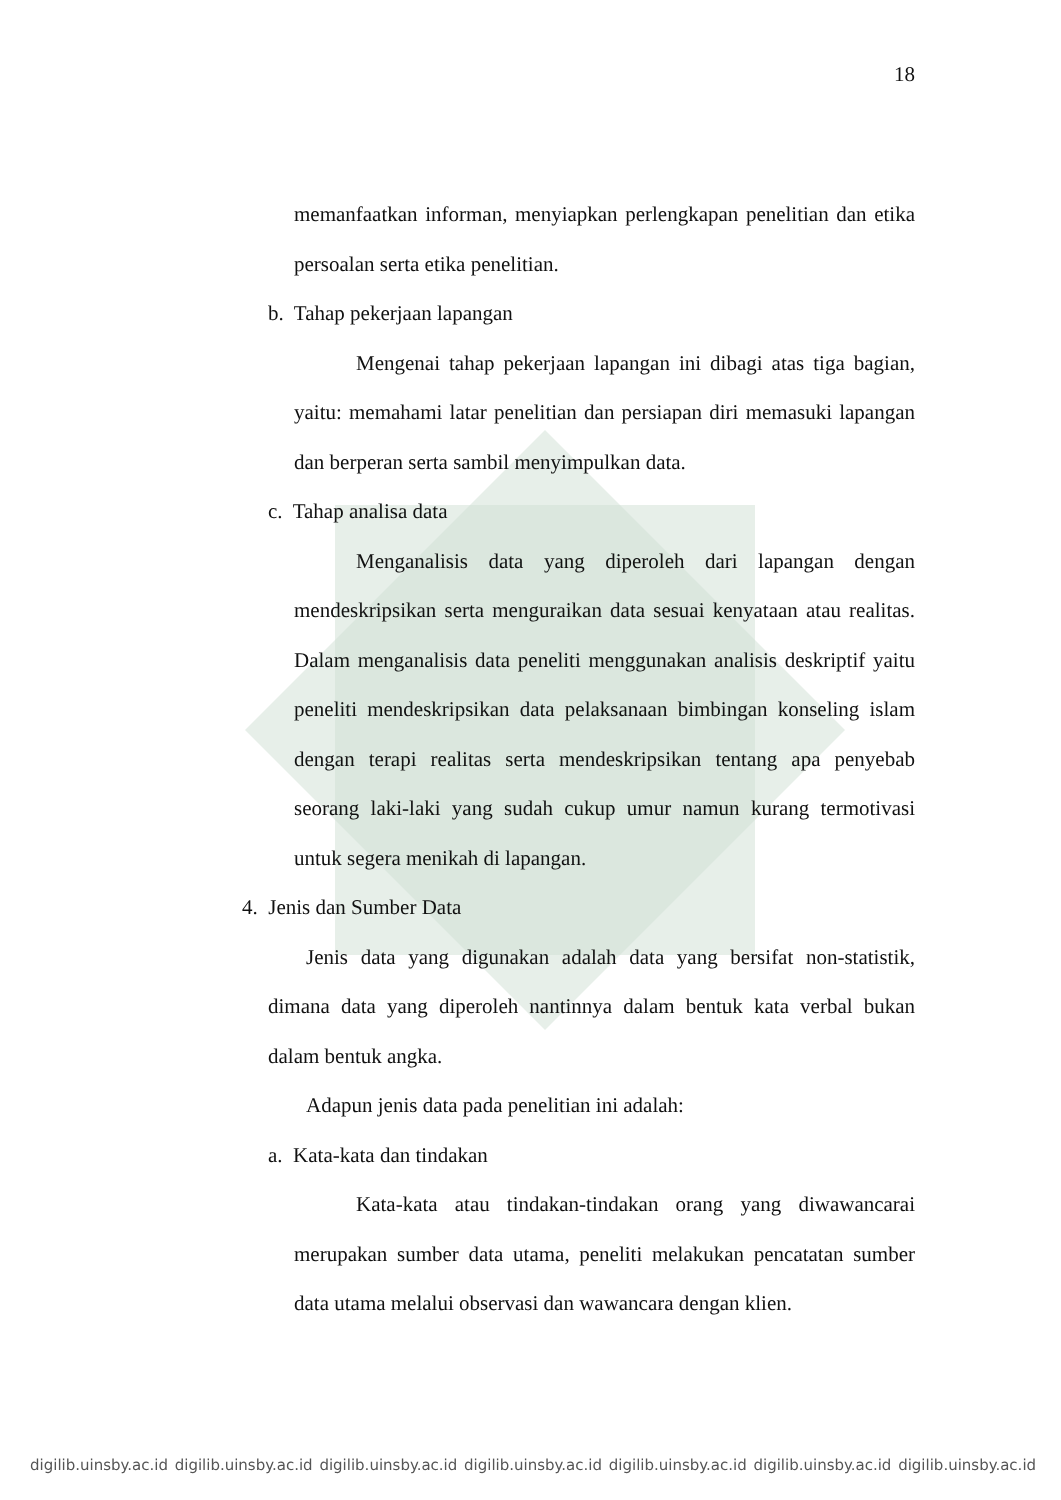18
memanfaatkan informan, menyiapkan perlengkapan penelitian dan etika persoalan serta etika penelitian.
b. Tahap pekerjaan lapangan
Mengenai tahap pekerjaan lapangan ini dibagi atas tiga bagian, yaitu: memahami latar penelitian dan persiapan diri memasuki lapangan dan berperan serta sambil menyimpulkan data.
c. Tahap analisa data
Menganalisis data yang diperoleh dari lapangan dengan mendeskripsikan serta menguraikan data sesuai kenyataan atau realitas. Dalam menganalisis data peneliti menggunakan analisis deskriptif yaitu peneliti mendeskripsikan data pelaksanaan bimbingan konseling islam dengan terapi realitas serta mendeskripsikan tentang apa penyebab seorang laki-laki yang sudah cukup umur namun kurang termotivasi untuk segera menikah di lapangan.
4. Jenis dan Sumber Data
Jenis data yang digunakan adalah data yang bersifat non-statistik, dimana data yang diperoleh nantinnya dalam bentuk kata verbal bukan dalam bentuk angka.
Adapun jenis data pada penelitian ini adalah:
a. Kata-kata dan tindakan
Kata-kata atau tindakan-tindakan orang yang diwawancarai merupakan sumber data utama, peneliti melakukan pencatatan sumber data utama melalui observasi dan wawancara dengan klien.
digilib.uinsby.ac.id digilib.uinsby.ac.id digilib.uinsby.ac.id digilib.uinsby.ac.id digilib.uinsby.ac.id digilib.uinsby.ac.id digilib.uinsby.ac.id